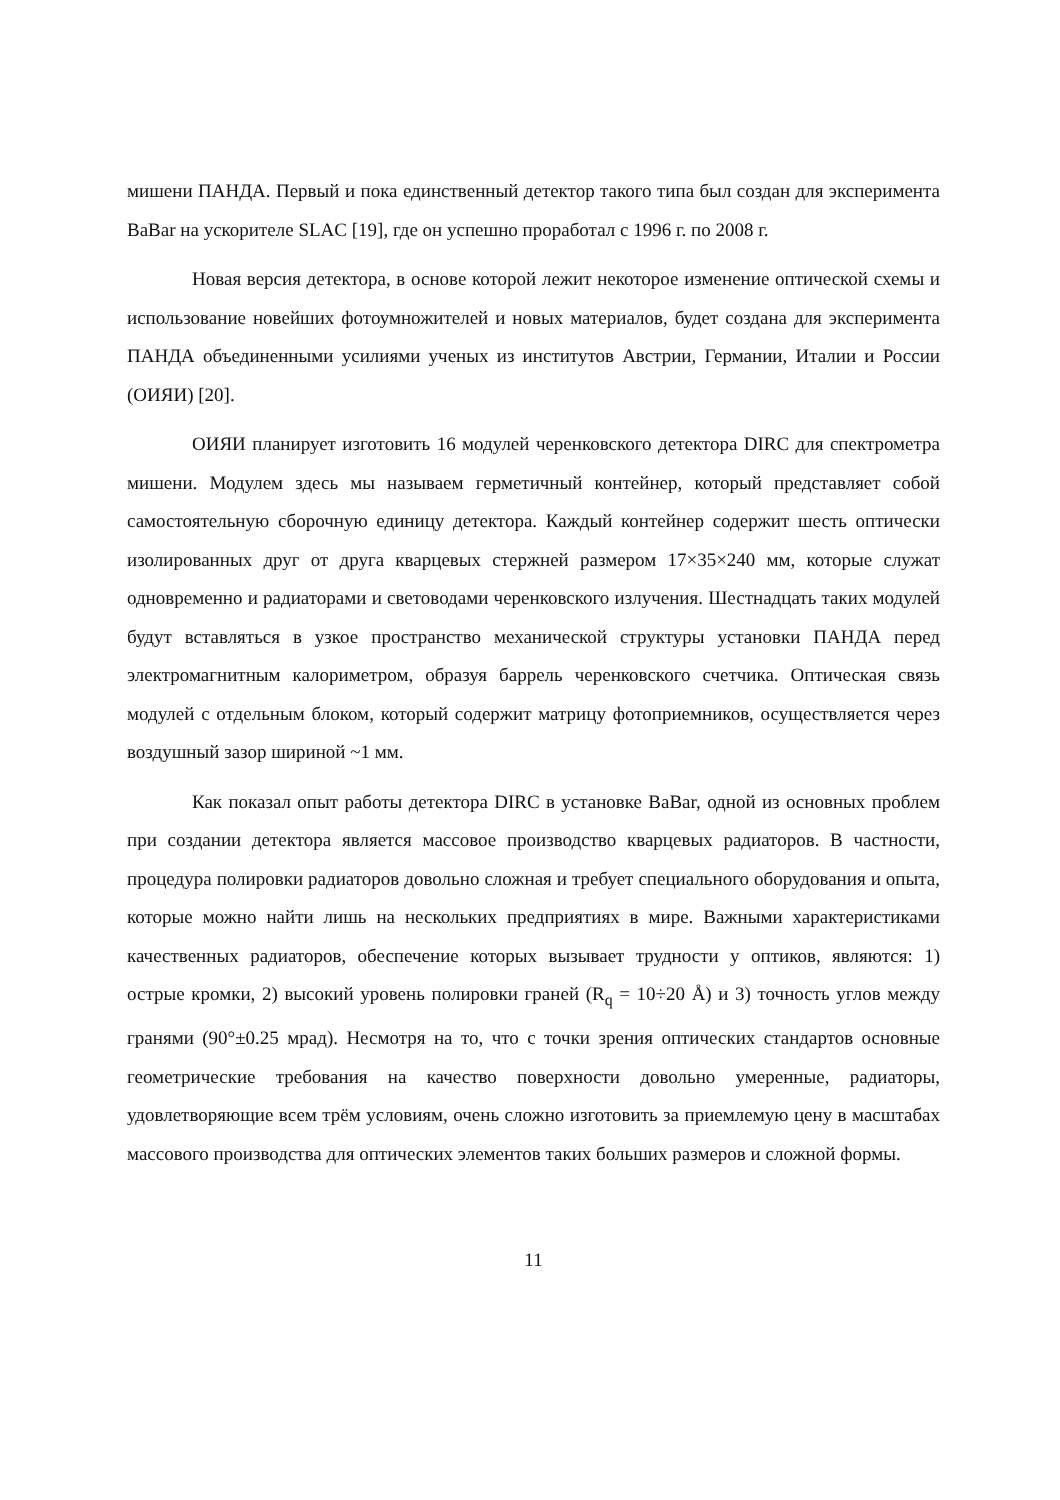мишени ПАНДА. Первый и пока единственный детектор такого типа был создан для эксперимента BaBar на ускорителе SLAC [19], где он успешно проработал с 1996 г. по 2008 г.
Новая версия детектора, в основе которой лежит некоторое изменение оптической схемы и использование новейших фотоумножителей и новых материалов, будет создана для эксперимента ПАНДА объединенными усилиями ученых из институтов Австрии, Германии, Италии и России (ОИЯИ) [20].
ОИЯИ планирует изготовить 16 модулей черенковского детектора DIRC для спектрометра мишени. Модулем здесь мы называем герметичный контейнер, который представляет собой самостоятельную сборочную единицу детектора. Каждый контейнер содержит шесть оптически изолированных друг от друга кварцевых стержней размером 17×35×240 мм, которые служат одновременно и радиаторами и световодами черенковского излучения. Шестнадцать таких модулей будут вставляться в узкое пространство механической структуры установки ПАНДА перед электромагнитным калориметром, образуя баррель черенковского счетчика. Оптическая связь модулей с отдельным блоком, который содержит матрицу фотоприемников, осуществляется через воздушный зазор шириной ~1 мм.
Как показал опыт работы детектора DIRC в установке BaBar, одной из основных проблем при создании детектора является массовое производство кварцевых радиаторов. В частности, процедура полировки радиаторов довольно сложная и требует специального оборудования и опыта, которые можно найти лишь на нескольких предприятиях в мире. Важными характеристиками качественных радиаторов, обеспечение которых вызывает трудности у оптиков, являются: 1) острые кромки, 2) высокий уровень полировки граней (R<sub>q</sub> = 10÷20 Å) и 3) точность углов между гранями (90°±0.25 мрад). Несмотря на то, что с точки зрения оптических стандартов основные геометрические требования на качество поверхности довольно умеренные, радиаторы, удовлетворяющие всем трём условиям, очень сложно изготовить за приемлемую цену в масштабах массового производства для оптических элементов таких больших размеров и сложной формы.
11